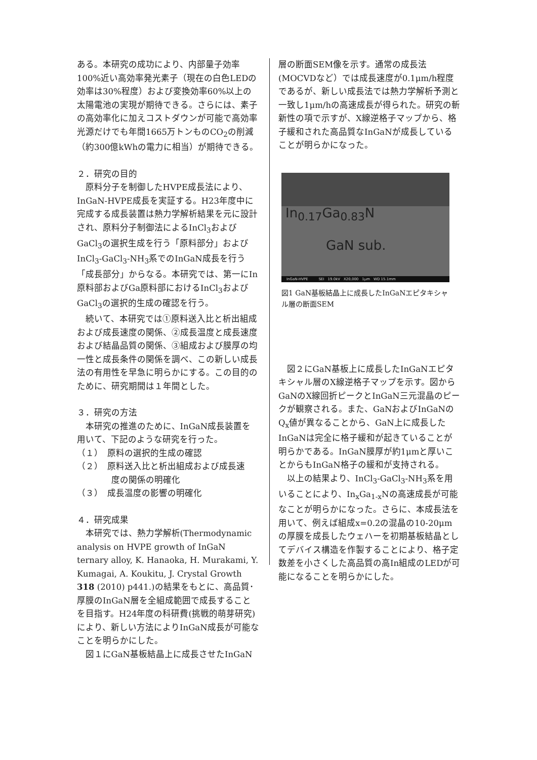ある。本研究の成功により、内部量子効率100%近い高効率発光素子（現在の白色LEDの効率は30%程度）および変換効率60%以上の太陽電池の実現が期待できる。さらには、素子の高効率化に加えコストダウンが可能で高効率光源だけでも年間1665万トンものCO<sub>2</sub>の削減（約300億kWhの電力に相当）が期待できる。
２．研究の目的
原料分子を制御したHVPE成長法により、InGaN-HVPE成長を実証する。H23年度中に完成する成長装置は熱力学解析結果を元に設計され、原料分子制御法によるInCl<sub>3</sub>およびGaCl<sub>3</sub>の選択生成を行う「原料部分」およびInCl<sub>3</sub>-GaCl<sub>3</sub>-NH<sub>3</sub>系でのInGaN成長を行う「成長部分」からなる。本研究では、第一にIn原料部およびGa原料部におけるInCl<sub>3</sub>およびGaCl<sub>3</sub>の選択的生成の確認を行う。
続いて、本研究では①原料送入比と析出組成および成長速度の関係、②成長温度と成長速度および結晶品質の関係、③組成および膜厚の均一性と成長条件の関係を調べ、この新しい成長法の有用性を早急に明らかにする。この目的のために、研究期間は１年間とした。
３．研究の方法
本研究の推進のために、InGaN成長装置を用いて、下記のような研究を行った。
（１）　原料の選択的生成の確認
（２）　原料送入比と析出組成および成長速
　　　　度の関係の明確化
（３）　成長温度の影響の明確化
４．研究成果
本研究では、熱力学解析(Thermodynamic analysis on HVPE growth of InGaN ternary alloy, K. Hanaoka, H. Murakami, Y. Kumagai, A. Koukitu, J. Crystal Growth 318 (2010) p441.)の結果をもとに、高品質･厚膜のInGaN層を全組成範囲で成長することを目指す。H24年度の科研費(挑戦的萌芽研究)により、新しい方法によりInGaN成長が可能なことを明らかにした。
図１にGaN基板結晶上に成長させたInGaN
層の断面SEM像を示す。通常の成長法(MOCVDなど）では成長速度が0.1μm/h程度であるが、新しい成長法では熱力学解析予測と一致し1μm/hの高速成長が得られた。研究の斬新性の項で示すが、X線逆格子マップから、格子緩和された高品質なInGaNが成長していることが明らかになった。
In<sub>0.17</sub>Ga<sub>0.83</sub>N
GaN sub.
InGaN-HVPE　　　SEI　19.0kV　X20,000　1μm　WD 15.1mm
図1 GaN基板結晶上に成長したInGaNエピタキシャル層の断面SEM
図２にGaN基板上に成長したInGaNエピタキシャル層のX線逆格子マップを示す。図からGaNのX線回折ピークとInGaN三元混晶のピークが観察される。また、GaNおよびInGaNのQ<sub>x</sub>値が異なることから、GaN上に成長したInGaNは完全に格子緩和が起きていることが明らかである。InGaN膜厚が約1μmと厚いことからもInGaN格子の緩和が支持される。
以上の結果より、InCl<sub>3</sub>-GaCl<sub>3</sub>-NH<sub>3</sub>系を用いることにより、In<sub>x</sub>Ga<sub>1-x</sub>Nの高速成長が可能なことが明らかになった。さらに、本成長法を用いて、例えば組成x=0.2の混晶の10-20μmの厚膜を成長したウェハーを初期基板結晶としてデバイス構造を作製することにより、格子定数差を小さくした高品質の高In組成のLEDが可能になることを明らかにした。